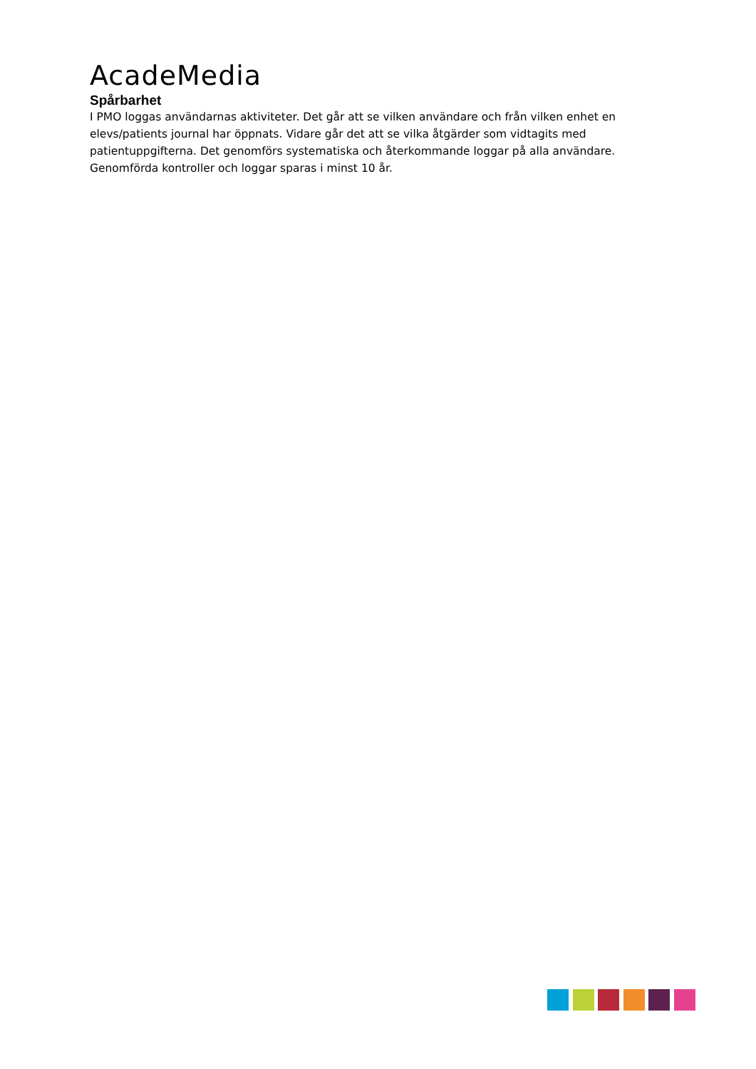AcadeMedia
Spårbarhet
I PMO loggas användarnas aktiviteter. Det går att se vilken användare och från vilken enhet en elevs/patients journal har öppnats. Vidare går det att se vilka åtgärder som vidtagits med patientuppgifterna. Det genomförs systematiska och återkommande loggar på alla användare. Genomförda kontroller och loggar sparas i minst 10 år.